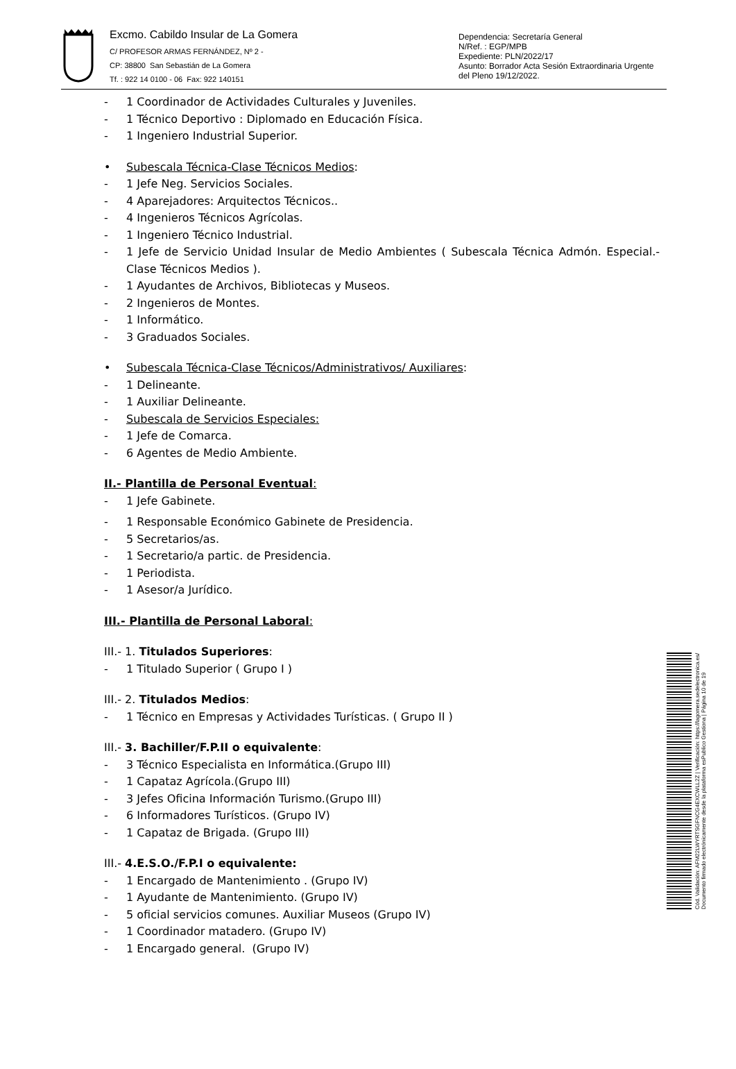Excmo. Cabildo Insular de La Gomera
C/ PROFESOR ARMAS FERNÁNDEZ, Nº 2 -
CP: 38800 San Sebastián de La Gomera
Tf. : 922 14 0100 - 06 Fax: 922 140151
Dependencia: Secretaría General
N/Ref. : EGP/MPB
Expediente: PLN/2022/17
Asunto: Borrador Acta Sesión Extraordinaria Urgente del Pleno 19/12/2022.
- 1 Coordinador de Actividades Culturales y Juveniles.
- 1 Técnico Deportivo : Diplomado en Educación Física.
- 1 Ingeniero Industrial Superior.
• Subescala Técnica-Clase Técnicos Medios:
- 1 Jefe Neg. Servicios Sociales.
- 4 Aparejadores: Arquitectos Técnicos..
- 4 Ingenieros Técnicos Agrícolas.
- 1 Ingeniero Técnico Industrial.
- 1 Jefe de Servicio Unidad Insular de Medio Ambientes ( Subescala Técnica Admón. Especial.- Clase Técnicos Medios ).
- 1 Ayudantes de Archivos, Bibliotecas y Museos.
- 2 Ingenieros de Montes.
- 1 Informático.
- 3 Graduados Sociales.
• Subescala Técnica-Clase Técnicos/Administrativos/ Auxiliares:
- 1 Delineante.
- 1 Auxiliar Delineante.
- Subescala de Servicios Especiales:
- 1 Jefe de Comarca.
- 6 Agentes de Medio Ambiente.
II.- Plantilla de Personal Eventual:
- 1 Jefe Gabinete.
- 1 Responsable Económico Gabinete de Presidencia.
- 5 Secretarios/as.
- 1 Secretario/a partic. de Presidencia.
- 1 Periodista.
- 1 Asesor/a Jurídico.
III.- Plantilla de Personal Laboral:
III.- 1. Titulados Superiores:
- 1 Titulado Superior ( Grupo I )
III.- 2. Titulados Medios:
- 1 Técnico en Empresas y Actividades Turísticas. ( Grupo II )
III.- 3. Bachiller/F.P.II o equivalente:
- 3 Técnico Especialista en Informática.(Grupo III)
- 1 Capataz Agrícola.(Grupo III)
- 3 Jefes Oficina Información Turismo.(Grupo III)
- 6 Informadores Turísticos. (Grupo IV)
- 1 Capataz de Brigada. (Grupo III)
III.- 4.E.S.O./F.P.I o equivalente:
- 1 Encargado de Mantenimiento . (Grupo IV)
- 1 Ayudante de Mantenimiento. (Grupo IV)
- 5 oficial servicios comunes. Auxiliar Museos (Grupo IV)
- 1 Coordinador matadero. (Grupo IV)
- 1 Encargado general. (Grupo IV)
Cód. Validación: AFM22LWYRTSGFNCG4EXCWLL2Z | Verificación: https://lagomera.sedelectronica.es/
Documento firmado electrónicamente desde la plataforma esPublico Gestiona | Página 10 de 19